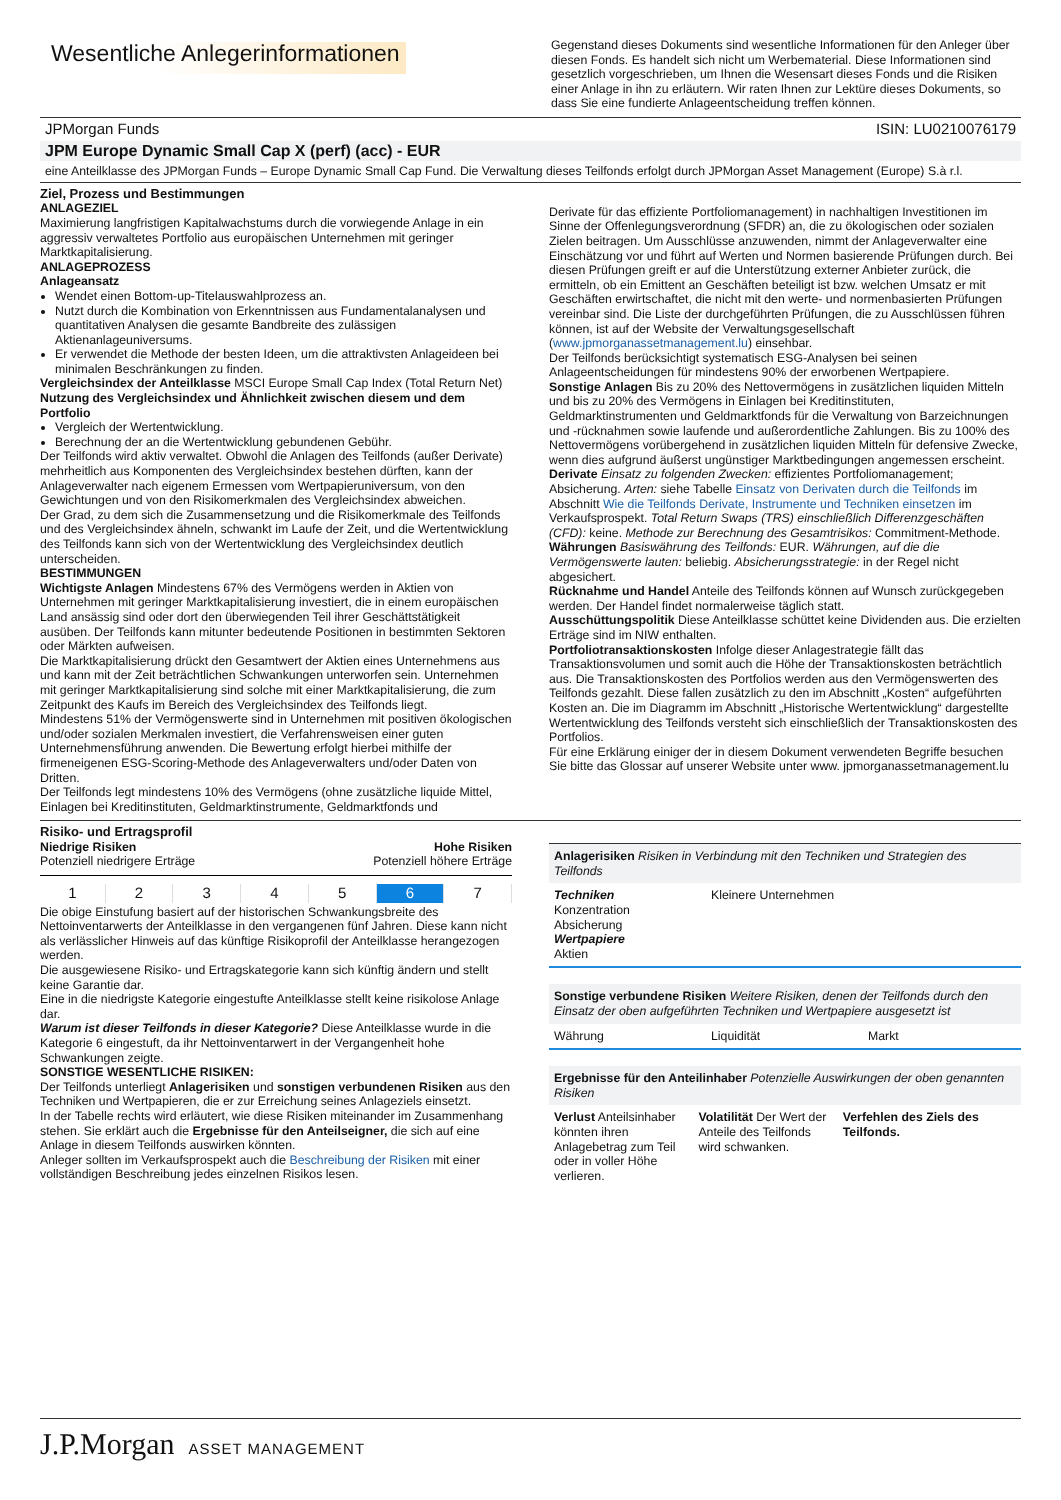Wesentliche Anlegerinformationen
Gegenstand dieses Dokuments sind wesentliche Informationen für den Anleger über diesen Fonds. Es handelt sich nicht um Werbematerial. Diese Informationen sind gesetzlich vorgeschrieben, um Ihnen die Wesensart dieses Fonds und die Risiken einer Anlage in ihn zu erläutern. Wir raten Ihnen zur Lektüre dieses Dokuments, so dass Sie eine fundierte Anlageentscheidung treffen können.
JPMorgan Funds ISIN: LU0210076179
JPM Europe Dynamic Small Cap X (perf) (acc) - EUR
eine Anteilklasse des JPMorgan Funds – Europe Dynamic Small Cap Fund. Die Verwaltung dieses Teilfonds erfolgt durch JPMorgan Asset Management (Europe) S.à r.l.
Ziel, Prozess und Bestimmungen
ANLAGEZIEL
Maximierung langfristigen Kapitalwachstums durch die vorwiegende Anlage in ein aggressiv verwaltetes Portfolio aus europäischen Unternehmen mit geringer Marktkapitalisierung.
ANLAGEPROZESS
Anlageansatz
Wendet einen Bottom-up-Titelauswahlprozess an.
Nutzt durch die Kombination von Erkenntnissen aus Fundamentalanalysen und quantitativen Analysen die gesamte Bandbreite des zulässigen Aktienanlageuniversums.
Er verwendet die Methode der besten Ideen, um die attraktivsten Anlageideen bei minimalen Beschränkungen zu finden.
Vergleichsindex der Anteilklasse MSCI Europe Small Cap Index (Total Return Net)
Nutzung des Vergleichsindex und Ähnlichkeit zwischen diesem und dem Portfolio
Vergleich der Wertentwicklung.
Berechnung der an die Wertentwicklung gebundenen Gebühr.
Der Teilfonds wird aktiv verwaltet. Obwohl die Anlagen des Teilfonds (außer Derivate) mehrheitlich aus Komponenten des Vergleichsindex bestehen dürften, kann der Anlageverwalter nach eigenem Ermessen vom Wertpapieruniversum, von den Gewichtungen und von den Risikomerkmalen des Vergleichsindex abweichen.
Der Grad, zu dem sich die Zusammensetzung und die Risikomerkmale des Teilfonds und des Vergleichsindex ähneln, schwankt im Laufe der Zeit, und die Wertentwicklung des Teilfonds kann sich von der Wertentwicklung des Vergleichsindex deutlich unterscheiden.
BESTIMMUNGEN
Wichtigste Anlagen Mindestens 67% des Vermögens werden in Aktien von Unternehmen mit geringer Marktkapitalisierung investiert, die in einem europäischen Land ansässig sind oder dort den überwiegenden Teil ihrer Geschättstätigkeit ausüben. Der Teilfonds kann mitunter bedeutende Positionen in bestimmten Sektoren oder Märkten aufweisen.
Die Marktkapitalisierung drückt den Gesamtwert der Aktien eines Unternehmens aus und kann mit der Zeit beträchtlichen Schwankungen unterworfen sein. Unternehmen mit geringer Marktkapitalisierung sind solche mit einer Marktkapitalisierung, die zum Zeitpunkt des Kaufs im Bereich des Vergleichsindex des Teilfonds liegt.
Mindestens 51% der Vermögenswerte sind in Unternehmen mit positiven ökologischen und/oder sozialen Merkmalen investiert, die Verfahrensweisen einer guten Unternehmensführung anwenden. Die Bewertung erfolgt hierbei mithilfe der firmeneigenen ESG-Scoring-Methode des Anlageverwalters und/oder Daten von Dritten.
Der Teilfonds legt mindestens 10% des Vermögens (ohne zusätzliche liquide Mittel, Einlagen bei Kreditinstituten, Geldmarktinstrumente, Geldmarktfonds und
Derivate für das effiziente Portfoliomanagement) in nachhaltigen Investitionen im Sinne der Offenlegungsverordnung (SFDR) an, die zu ökologischen oder sozialen Zielen beitragen. Um Ausschlüsse anzuwenden, nimmt der Anlageverwalter eine Einschätzung vor und führt auf Werten und Normen basierende Prüfungen durch. Bei diesen Prüfungen greift er auf die Unterstützung externer Anbieter zurück, die ermitteln, ob ein Emittent an Geschäften beteiligt ist bzw. welchen Umsatz er mit Geschäften erwirtschaftet, die nicht mit den werte- und normenbasierten Prüfungen vereinbar sind. Die Liste der durchgeführten Prüfungen, die zu Ausschlüssen führen können, ist auf der Website der Verwaltungsgesellschaft (www.jpmorganassetmanagement.lu) einsehbar.
Der Teilfonds berücksichtigt systematisch ESG-Analysen bei seinen Anlageentscheidungen für mindestens 90% der erworbenen Wertpapiere.
Sonstige Anlagen Bis zu 20% des Nettovermögens in zusätzlichen liquiden Mitteln und bis zu 20% des Vermögens in Einlagen bei Kreditinstituten, Geldmarktinstrumenten und Geldmarktfonds für die Verwaltung von Barzeichnungen und -rücknahmen sowie laufende und außerordentliche Zahlungen. Bis zu 100% des Nettovermögens vorübergehend in zusätzlichen liquiden Mitteln für defensive Zwecke, wenn dies aufgrund äußerst ungünstiger Marktbedingungen angemessen erscheint.
Derivate Einsatz zu folgenden Zwecken: effizientes Portfoliomanagement; Absicherung. Arten: siehe Tabelle Einsatz von Derivaten durch die Teilfonds im Abschnitt Wie die Teilfonds Derivate, Instrumente und Techniken einsetzen im Verkaufsprospekt. Total Return Swaps (TRS) einschließlich Differenzgeschäften (CFD): keine. Methode zur Berechnung des Gesamtrisikos: Commitment-Methode.
Währungen Basiswährung des Teilfonds: EUR. Währungen, auf die die Vermögenswerte lauten: beliebig. Absicherungsstrategie: in der Regel nicht abgesichert.
Rücknahme und Handel Anteile des Teilfonds können auf Wunsch zurückgegeben werden. Der Handel findet normalerweise täglich statt.
Ausschüttungspolitik Diese Anteilklasse schüttet keine Dividenden aus. Die erzielten Erträge sind im NIW enthalten.
Portfoliotransaktionskosten Infolge dieser Anlagestrategie fällt das Transaktionsvolumen und somit auch die Höhe der Transaktionskosten beträchtlich aus. Die Transaktionskosten des Portfolios werden aus den Vermögenswerten des Teilfonds gezahlt. Diese fallen zusätzlich zu den im Abschnitt „Kosten“ aufgeführten Kosten an. Die im Diagramm im Abschnitt „Historische Wertentwicklung“ dargestellte Wertentwicklung des Teilfonds versteht sich einschließlich der Transaktionskosten des Portfolios.
Für eine Erklärung einiger der in diesem Dokument verwendeten Begriffe besuchen Sie bitte das Glossar auf unserer Website unter www. jpmorganassetmanagement.lu
Risiko- und Ertragsprofil
Niedrige Risiken
Potenziell niedrigere Erträge
Hohe Risiken
Potenziell höhere Erträge
| 1 | 2 | 3 | 4 | 5 | 6 | 7 |
Die obige Einstufung basiert auf der historischen Schwankungsbreite des Nettoinventarwerts der Anteilklasse in den vergangenen fünf Jahren. Diese kann nicht als verlässlicher Hinweis auf das künftige Risikoprofil der Anteilklasse herangezogen werden.
Die ausgewiesene Risiko- und Ertragskategorie kann sich künftig ändern und stellt keine Garantie dar.
Eine in die niedrigste Kategorie eingestufte Anteilklasse stellt keine risikolose Anlage dar.
Warum ist dieser Teilfonds in dieser Kategorie? Diese Anteilklasse wurde in die Kategorie 6 eingestuft, da ihr Nettoinventarwert in der Vergangenheit hohe Schwankungen zeigte.
SONSTIGE WESENTLICHE RISIKEN:
Der Teilfonds unterliegt Anlagerisiken und sonstigen verbundenen Risiken aus den Techniken und Wertpapieren, die er zur Erreichung seines Anlageziels einsetzt.
In der Tabelle rechts wird erläutert, wie diese Risiken miteinander im Zusammenhang stehen. Sie erklärt auch die Ergebnisse für den Anteilseigner, die sich auf eine Anlage in diesem Teilfonds auswirken könnten.
Anleger sollten im Verkaufsprospekt auch die Beschreibung der Risiken mit einer vollständigen Beschreibung jedes einzelnen Risikos lesen.
Anlagerisiken Risiken in Verbindung mit den Techniken und Strategien des Teilfonds
Techniken
Konzentration
Absicherung
Wertpapiere
Aktien
Kleinere Unternehmen
Sonstige verbundene Risiken Weitere Risiken, denen der Teilfonds durch den Einsatz der oben aufgeführten Techniken und Wertpapiere ausgesetzt ist
Währung Liquidität Markt
Ergebnisse für den Anteilinhaber Potenzielle Auswirkungen der oben genannten Risiken
Verlust Anteilsinhaber könnten ihren Anlagebetrag zum Teil oder in voller Höhe verlieren.
Volatilität Der Wert der Anteile des Teilfonds wird schwanken.
Verfehlen des Ziels des Teilfonds.
J.P.Morgan ASSET MANAGEMENT